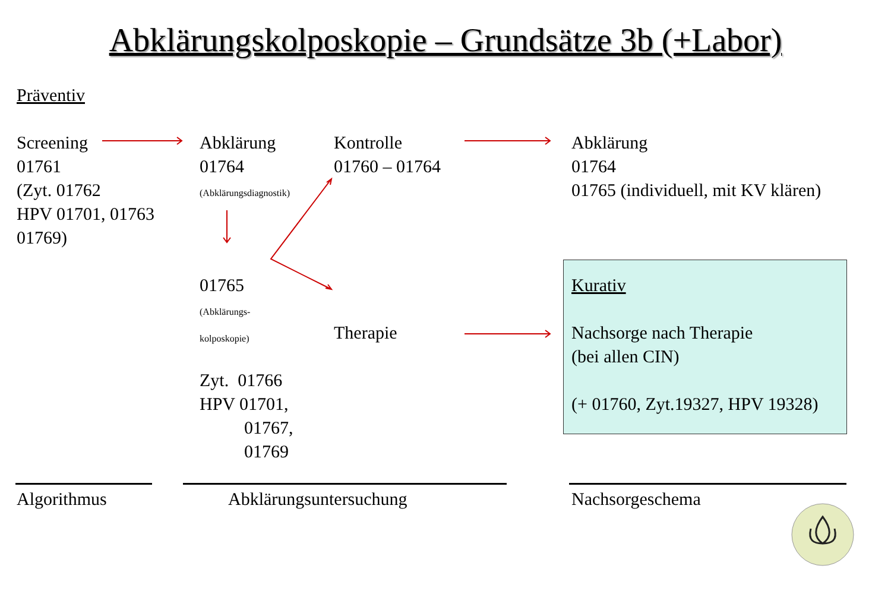Abklärungskolposkopie – Grundsätze 3b (+Labor)
Präventiv
Screening
01761
(Zyt. 01762
HPV 01701, 01763
01769)
Abklärung
01764
(Abklärungsdiagnostik)
01765
(Abklärungs-
kolposkopie)
Zyt. 01766
HPV 01701,
01767,
01769
Kontrolle
01760 – 01764
Therapie
Abklärung
01764
01765 (individuell, mit KV klären)
Kurativ
Nachsorge nach Therapie
(bei allen CIN)
(+ 01760, Zyt.19327, HPV 19328)
Algorithmus Abklärungsuntersuchung Nachsorgeschema